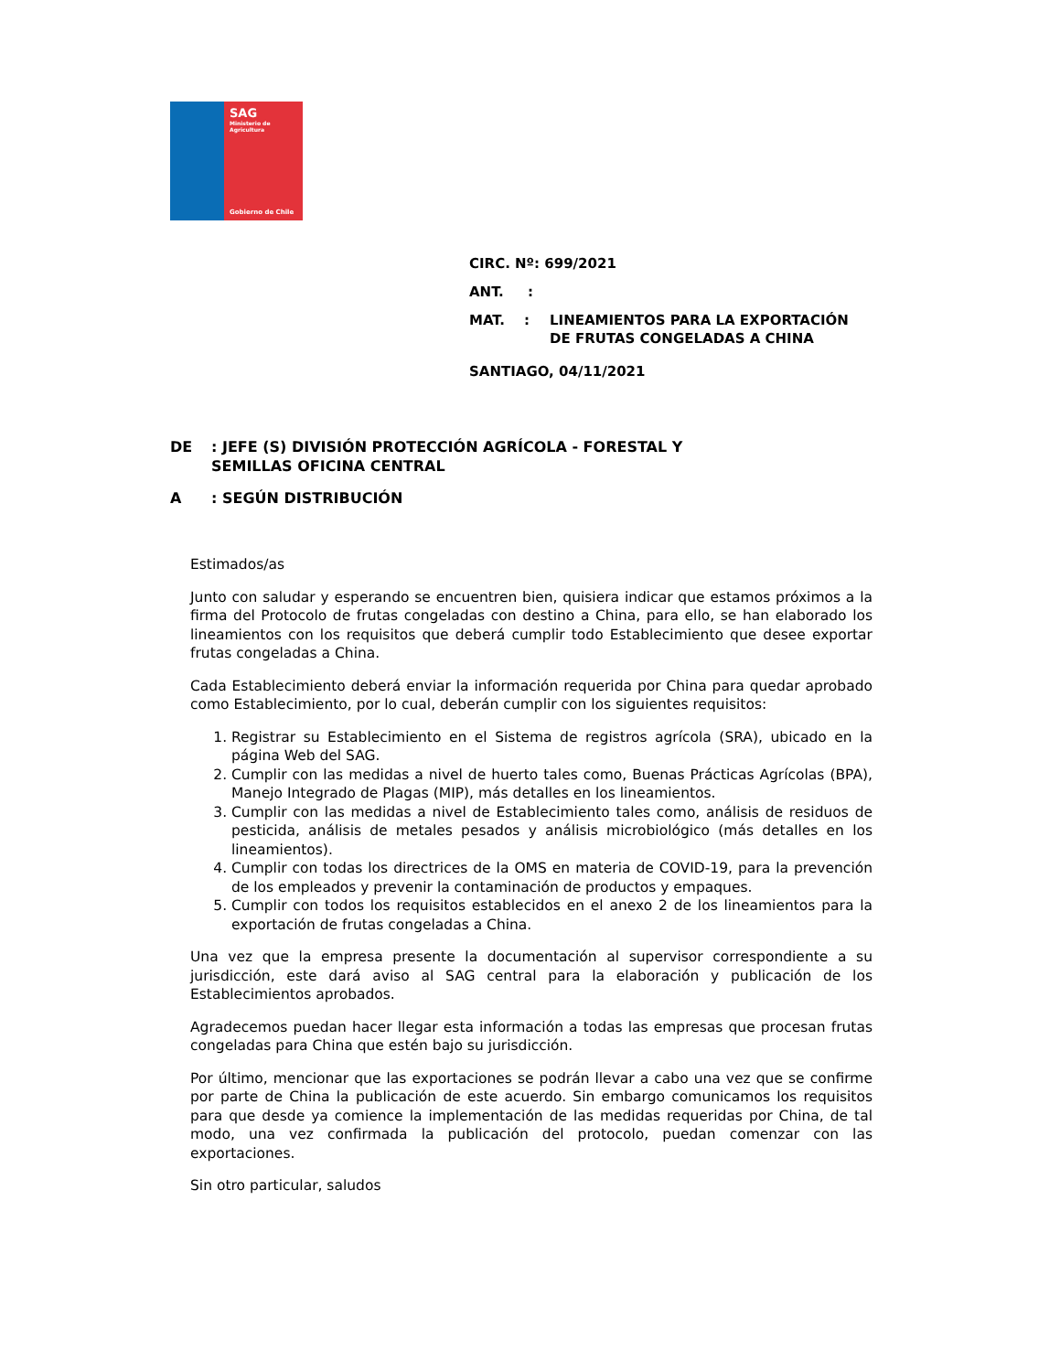SAG
Ministerio de
Agricultura
Gobierno de Chile
CIRC. Nº: 699/2021
ANT. :
MAT. : LINEAMIENTOS PARA LA EXPORTACIÓN
DE FRUTAS CONGELADAS A CHINA
SANTIAGO, 04/11/2021
DE: JEFE (S) DIVISIÓN PROTECCIÓN AGRÍCOLA - FORESTAL Y
SEMILLAS OFICINA CENTRAL
A: SEGÚN DISTRIBUCIÓN
Estimados/as
Junto con saludar y esperando se encuentren bien, quisiera indicar que estamos próximos a la firma del Protocolo de frutas congeladas con destino a China, para ello, se han elaborado los lineamientos con los requisitos que deberá cumplir todo Establecimiento que desee exportar frutas congeladas a China.
Cada Establecimiento deberá enviar la información requerida por China para quedar aprobado como Establecimiento, por lo cual, deberán cumplir con los siguientes requisitos:
1. Registrar su Establecimiento en el Sistema de registros agrícola (SRA), ubicado en la página Web del SAG.
2. Cumplir con las medidas a nivel de huerto tales como, Buenas Prácticas Agrícolas (BPA), Manejo Integrado de Plagas (MIP), más detalles en los lineamientos.
3. Cumplir con las medidas a nivel de Establecimiento tales como, análisis de residuos de pesticida, análisis de metales pesados y análisis microbiológico (más detalles en los lineamientos).
4. Cumplir con todas los directrices de la OMS en materia de COVID-19, para la prevención de los empleados y prevenir la contaminación de productos y empaques.
5. Cumplir con todos los requisitos establecidos en el anexo 2 de los lineamientos para la exportación de frutas congeladas a China.
Una vez que la empresa presente la documentación al supervisor correspondiente a su jurisdicción, este dará aviso al SAG central para la elaboración y publicación de los Establecimientos aprobados.
Agradecemos puedan hacer llegar esta información a todas las empresas que procesan frutas congeladas para China que estén bajo su jurisdicción.
Por último, mencionar que las exportaciones se podrán llevar a cabo una vez que se confirme por parte de China la publicación de este acuerdo. Sin embargo comunicamos los requisitos para que desde ya comience la implementación de las medidas requeridas por China, de tal modo, una vez confirmada la publicación del protocolo, puedan comenzar con las exportaciones.
Sin otro particular, saludos